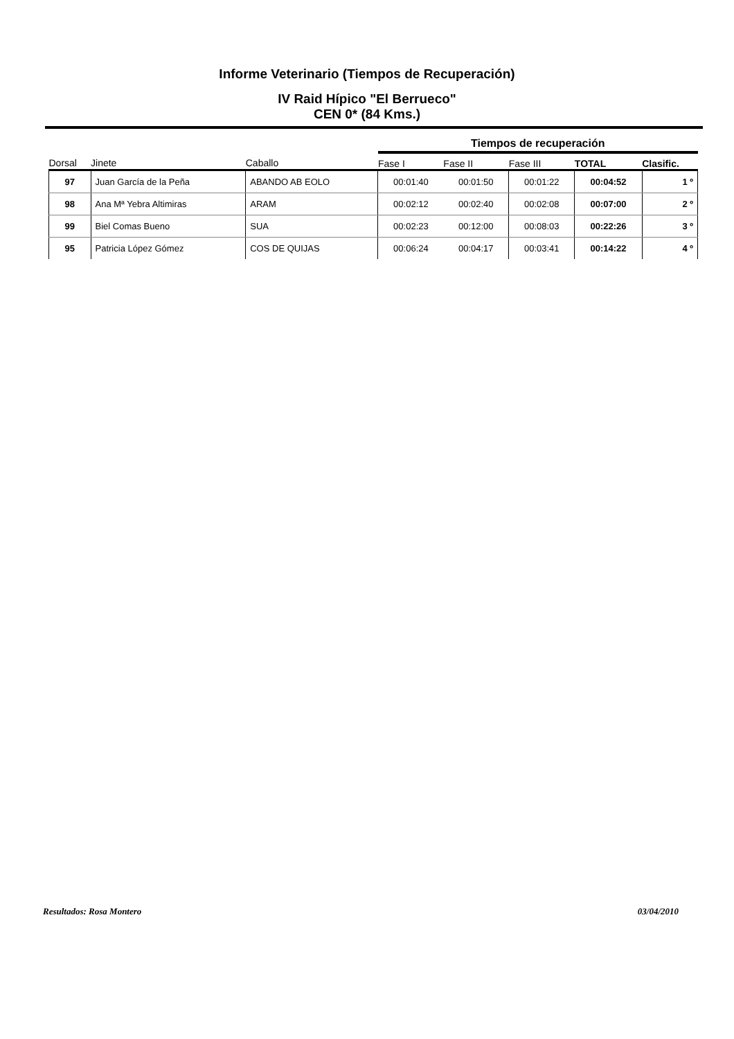Informe Veterinario (Tiempos de Recuperación)
IV Raid Hípico "El Berrueco"
CEN 0* (84 Kms.)
| | | | Tiempos de recuperación | | | | |
| --- | --- | --- | --- | --- | --- | --- | --- |
| Dorsal | Jinete | Caballo | Fase I | Fase II | Fase III | TOTAL | Clasific. |
| 97 | Juan García de la Peña | ABANDO AB EOLO | 00:01:40 | 00:01:50 | 00:01:22 | 00:04:52 | 1 º |
| 98 | Ana Mª Yebra Altimiras | ARAM | 00:02:12 | 00:02:40 | 00:02:08 | 00:07:00 | 2 º |
| 99 | Biel Comas Bueno | SUA | 00:02:23 | 00:12:00 | 00:08:03 | 00:22:26 | 3 º |
| 95 | Patricia López Gómez | COS DE QUIJAS | 00:06:24 | 00:04:17 | 00:03:41 | 00:14:22 | 4 º |
Resultados: Rosa Montero 03/04/2010